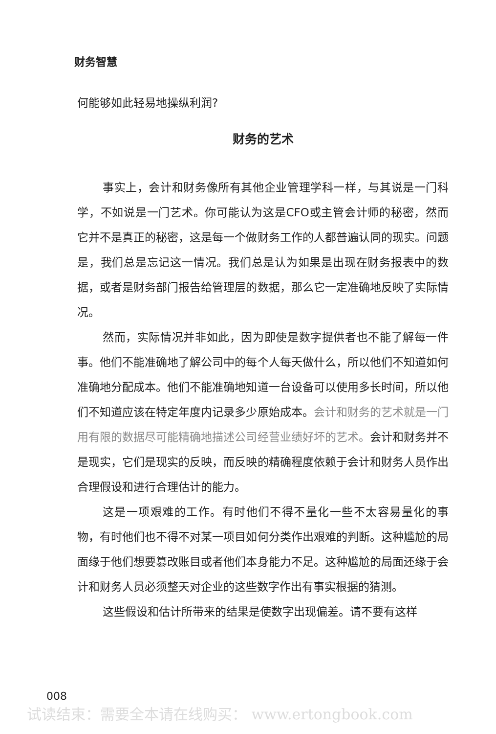财务智慧
何能够如此轻易地操纵利润?
财务的艺术
事实上，会计和财务像所有其他企业管理学科一样，与其说是一门科学，不如说是一门艺术。你可能认为这是CFO或主管会计师的秘密，然而它并不是真正的秘密，这是每一个做财务工作的人都普遍认同的现实。问题是，我们总是忘记这一情况。我们总是认为如果是出现在财务报表中的数据，或者是财务部门报告给管理层的数据，那么它一定准确地反映了实际情况。
然而，实际情况并非如此，因为即使是数字提供者也不能了解每一件事。他们不能准确地了解公司中的每个人每天做什么，所以他们不知道如何准确地分配成本。他们不能准确地知道一台设备可以使用多长时间，所以他们不知道应该在特定年度内记录多少原始成本。会计和财务的艺术就是一门用有限的数据尽可能精确地描述公司经营业绩好坏的艺术。会计和财务并不是现实，它们是现实的反映，而反映的精确程度依赖于会计和财务人员作出合理假设和进行合理估计的能力。
这是一项艰难的工作。有时他们不得不量化一些不太容易量化的事物，有时他们也不得不对某一项目如何分类作出艰难的判断。这种尴尬的局面缘于他们想要篡改账目或者他们本身能力不足。这种尴尬的局面还缘于会计和财务人员必须整天对企业的这些数字作出有事实根据的猜测。
这些假设和估计所带来的结果是使数字出现偏差。请不要有这样
008
试读结束：需要全本请在线购买： www.ertongbook.com